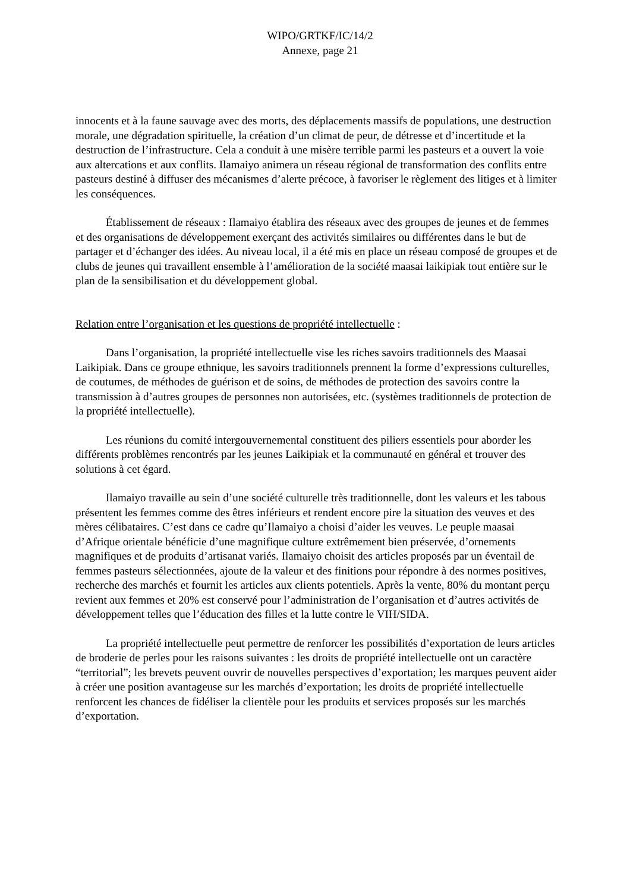WIPO/GRTKF/IC/14/2
Annexe, page 21
innocents et à la faune sauvage avec des morts, des déplacements massifs de populations, une destruction morale, une dégradation spirituelle, la création d’un climat de peur, de détresse et d’incertitude et la destruction de l’infrastructure. Cela a conduit à une misère terrible parmi les pasteurs et a ouvert la voie aux altercations et aux conflits. Ilamaiyo animera un réseau régional de transformation des conflits entre pasteurs destiné à diffuser des mécanismes d’alerte précoce, à favoriser le règlement des litiges et à limiter les conséquences.
Établissement de réseaux : Ilamaiyo établira des réseaux avec des groupes de jeunes et de femmes et des organisations de développement exerçant des activités similaires ou différentes dans le but de partager et d’échanger des idées. Au niveau local, il a été mis en place un réseau composé de groupes et de clubs de jeunes qui travaillent ensemble à l’amélioration de la société maasai laikipiak tout entière sur le plan de la sensibilisation et du développement global.
Relation entre l’organisation et les questions de propriété intellectuelle :
Dans l’organisation, la propriété intellectuelle vise les riches savoirs traditionnels des Maasai Laikipiak. Dans ce groupe ethnique, les savoirs traditionnels prennent la forme d’expressions culturelles, de coutumes, de méthodes de guérison et de soins, de méthodes de protection des savoirs contre la transmission à d’autres groupes de personnes non autorisées, etc. (systèmes traditionnels de protection de la propriété intellectuelle).
Les réunions du comité intergouvernemental constituent des piliers essentiels pour aborder les différents problèmes rencontrés par les jeunes Laikipiak et la communauté en général et trouver des solutions à cet égard.
Ilamaiyo travaille au sein d’une société culturelle très traditionnelle, dont les valeurs et les tabous présentent les femmes comme des êtres inférieurs et rendent encore pire la situation des veuves et des mères célibataires. C’est dans ce cadre qu’Ilamaiyo a choisi d’aider les veuves. Le peuple maasai d’Afrique orientale bénéficie d’une magnifique culture extrêmement bien préservée, d’ornements magnifiques et de produits d’artisanat variés. Ilamaiyo choisit des articles proposés par un éventail de femmes pasteurs sélectionnées, ajoute de la valeur et des finitions pour répondre à des normes positives, recherche des marchés et fournit les articles aux clients potentiels. Après la vente, 80% du montant perçu revient aux femmes et 20% est conservé pour l’administration de l’organisation et d’autres activités de développement telles que l’éducation des filles et la lutte contre le VIH/SIDA.
La propriété intellectuelle peut permettre de renforcer les possibilités d’exportation de leurs articles de broderie de perles pour les raisons suivantes : les droits de propriété intellectuelle ont un caractère “territorial”; les brevets peuvent ouvrir de nouvelles perspectives d’exportation; les marques peuvent aider à créer une position avantageuse sur les marchés d’exportation; les droits de propriété intellectuelle renforcent les chances de fidéliser la clientèle pour les produits et services proposés sur les marchés d’exportation.